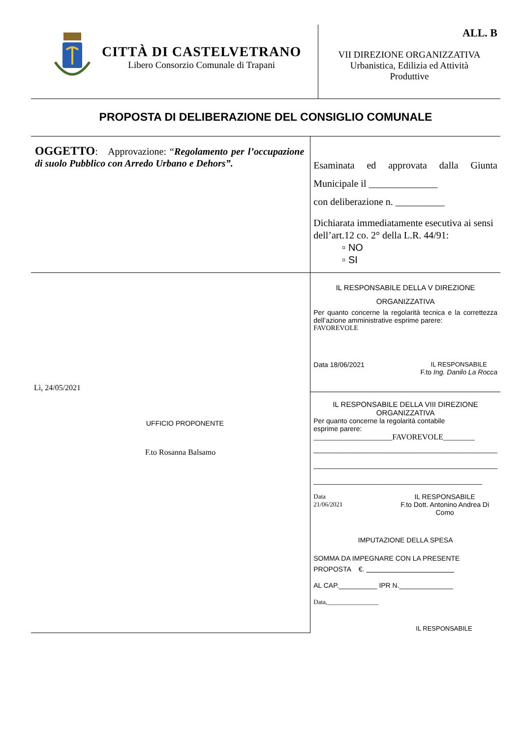| CITTÀ DI CASTELVETRANO Libero Consorzio Comunale di Trapani | ALL. B VII DIREZIONE ORGANIZZATIVA Urbanistica, Edilizia ed Attività Produttive |
PROPOSTA DI DELIBERAZIONE DEL CONSIGLIO COMUNALE
| OGGETTO : Approvazione: “ Regolamento per l’occupazione di suolo Pubblico con Arredo Urbano e Dehors”. | Esaminata ed approvata dalla Giunta Municipale il ______________ con deliberazione n. __________ Dichiarata immediatamente esecutiva ai sensi dell’art.12 co. 2° della L.R. 44/91: ▫ NO ▫ SI |
| Lì, 24/05/2021 UFFICIO PROPONENTE F.to Rosanna Balsamo | IL RESPONSABILE DELLA V DIREZIONE ORGANIZZATIVA Per quanto concerne la regolarità tecnica e la correttezza dell’azione amministrative esprime parere: FAVOREVOLE Data 18/06/2021 IL RESPONSABILE F.to Ing. Danilo La Rocca IL RESPONSABILE DELLA VIII DIREZIONE ORGANIZZATIVA Per quanto concerne la regolarità contabile esprime parere: ____________________FAVOREVOLE________ ________________________________________________ ________________________________________________ ____________________________________________ Data 21/06/2021 IL RESPONSABILE F.to Dott. Antonino Andrea Di Como IMPUTAZIONE DELLA SPESA SOMMA DA IMPEGNARE CON LA PRESENTE PROPOSTA €. AL CAP.__________ IPR N.______________ Data,________________ IL RESPONSABILE |